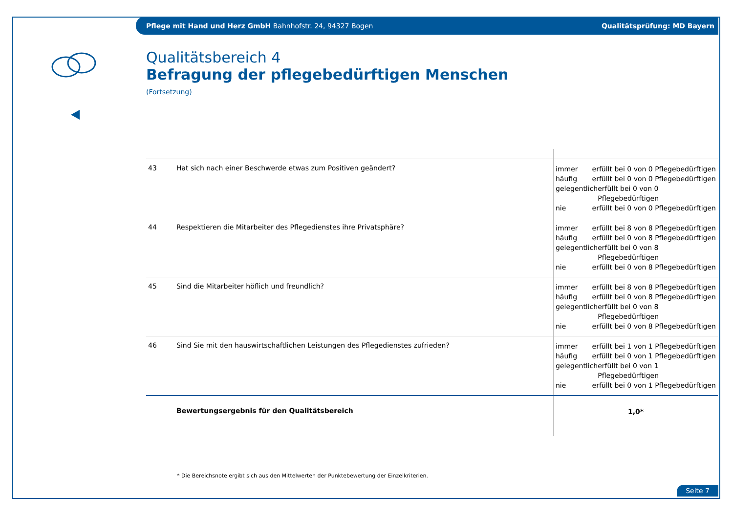Pflege mit Hand und Herz GmbH Bahnhofstr. 24, 94327 Bogen
Qualitätsprüfung: MD Bayern
Qualitätsbereich 4
Befragung der pflegebedürftigen Menschen
(Fortsetzung)
| 43 | Hat sich nach einer Beschwerde etwas zum Positiven geändert? | immer erfüllt bei 0 von 0 Pflegebedürftigen häufig erfüllt bei 0 von 0 Pflegebedürftigen gelegentlich erfüllt bei 0 von 0 Pflegebedürftigen nie erfüllt bei 0 von 0 Pflegebedürftigen |
| 44 | Respektieren die Mitarbeiter des Pflegedienstes ihre Privatsphäre? | immer erfüllt bei 8 von 8 Pflegebedürftigen häufig erfüllt bei 0 von 8 Pflegebedürftigen gelegentlich erfüllt bei 0 von 8 Pflegebedürftigen nie erfüllt bei 0 von 8 Pflegebedürftigen |
| 45 | Sind die Mitarbeiter höflich und freundlich? | immer erfüllt bei 8 von 8 Pflegebedürftigen häufig erfüllt bei 0 von 8 Pflegebedürftigen gelegentlich erfüllt bei 0 von 8 Pflegebedürftigen nie erfüllt bei 0 von 8 Pflegebedürftigen |
| 46 | Sind Sie mit den hauswirtschaftlichen Leistungen des Pflegedienstes zufrieden? | immer erfüllt bei 1 von 1 Pflegebedürftigen häufig erfüllt bei 0 von 1 Pflegebedürftigen gelegentlich erfüllt bei 0 von 1 Pflegebedürftigen nie erfüllt bei 0 von 1 Pflegebedürftigen |
| | Bewertungsergebnis für den Qualitätsbereich | 1,0* |
* Die Bereichsnote ergibt sich aus den Mittelwerten der Punktebewertung der Einzelkriterien.
Seite 7